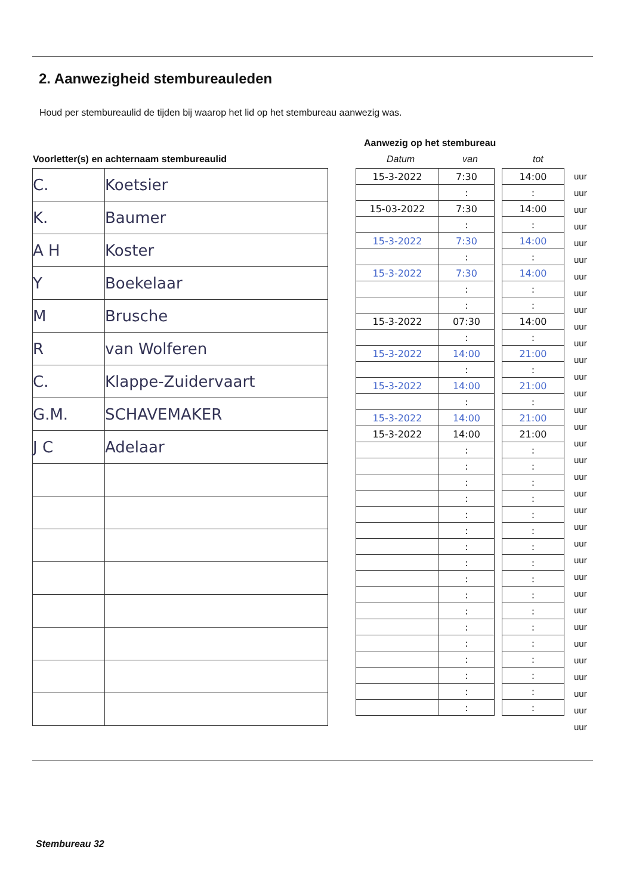2. Aanwezigheid stembureauleden
Houd per stembureaulid de tijden bij waarop het lid op het stembureau aanwezig was.
Aanwezig op het stembureau
Voorletter(s) en achternaam stembureaulid
Datum van tot
| C. | Koetsier |
| K. | Baumer |
| A H | Koster |
| Y | Boekelaar |
| M | Brusche |
| R | van Wolferen |
| C. | Klappe-Zuidervaart |
| G.M. | SCHAVEMAKER |
| J C | Adelaar |
| 15-3-2022 | 7:30 | | 14:00 |
| | : | | : |
| 15-03-2022 | 7:30 | | 14:00 |
| | : | | : |
| 15-3-2022 | 7:30 | | 14:00 |
| | : | | : |
| 15-3-2022 | 7:30 | | 14:00 |
| | : | | : |
| | : | | : |
| 15-3-2022 | 07:30 | | 14:00 |
| | : | | : |
| 15-3-2022 | 14:00 | | 21:00 |
| | : | | : |
| 15-3-2022 | 14:00 | | 21:00 |
| | : | | : |
| 15-3-2022 | 14:00 | | 21:00 |
| 15-3-2022 | 14:00 | | 21:00 |
| | : | | : |
| | : | | : |
| | : | | : |
| | : | | : |
| | : | | : |
| | : | | : |
| | : | | : |
| | : | | : |
| | : | | : |
| | : | | : |
| | : | | : |
| | : | | : |
| | : | | : |
| | : | | : |
| | : | | : |
| | : | | : |
| | : | | : |
uur
uur
uur
uur
uur
uur
uur
uur
uur
uur
uur
uur
uur
uur
uur
uur
uur
uur
uur
uur
uur
uur
uur
uur
uur
uur
uur
uur
uur
uur
uur
uur
uur
uur
Stembureau 32